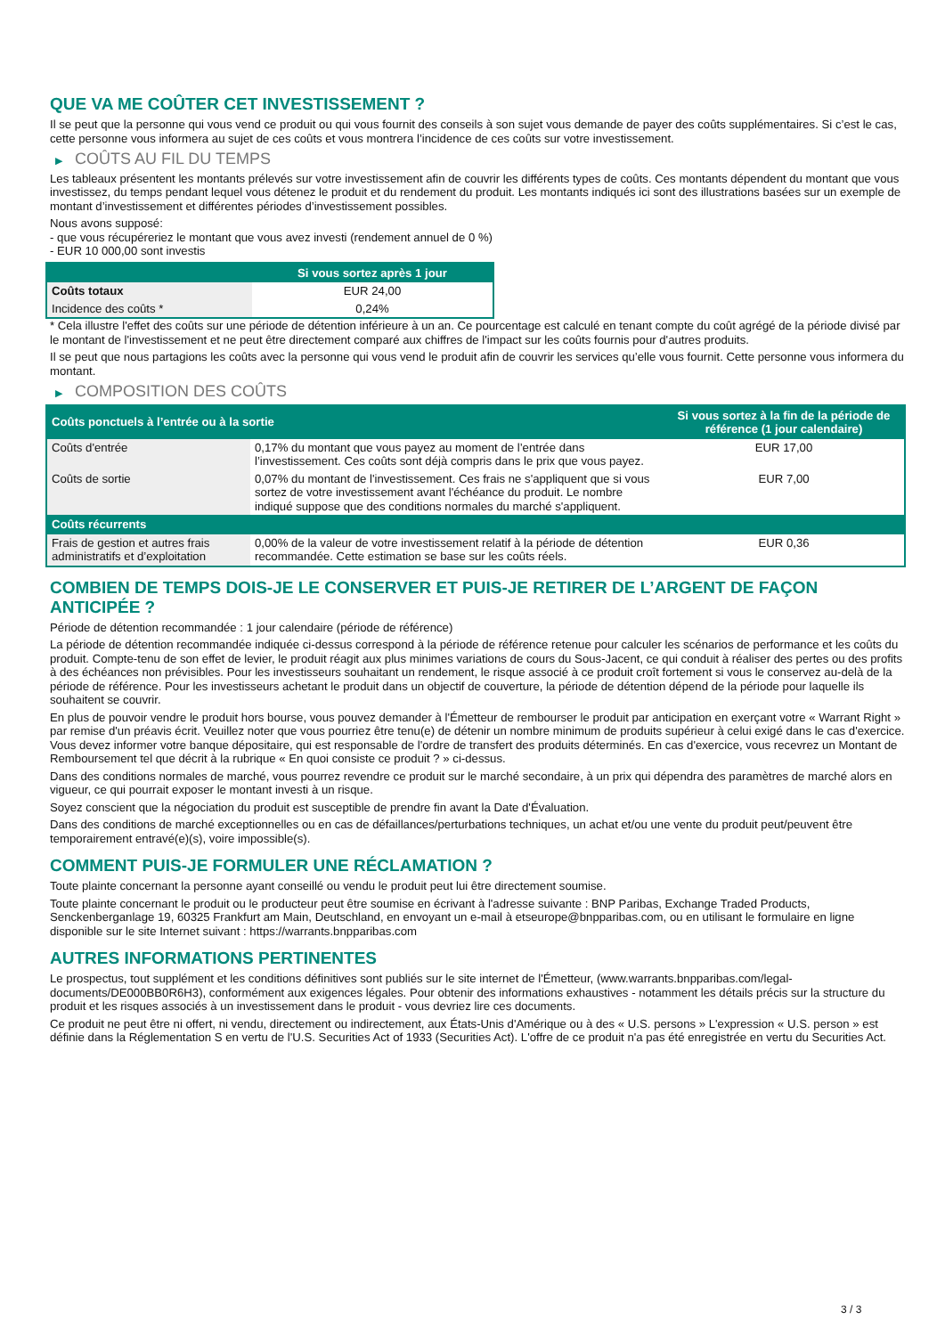QUE VA ME COÛTER CET INVESTISSEMENT ?
Il se peut que la personne qui vous vend ce produit ou qui vous fournit des conseils à son sujet vous demande de payer des coûts supplémentaires. Si c’est le cas, cette personne vous informera au sujet de ces coûts et vous montrera l’incidence de ces coûts sur votre investissement.
▶ COÛTS AU FIL DU TEMPS
Les tableaux présentent les montants prélevés sur votre investissement afin de couvrir les différents types de coûts. Ces montants dépendent du montant que vous investissez, du temps pendant lequel vous détenez le produit et du rendement du produit. Les montants indiqués ici sont des illustrations basées sur un exemple de montant d’investissement et différentes périodes d’investissement possibles.
Nous avons supposé:
- que vous récupéreriez le montant que vous avez investi (rendement annuel de 0 %)
- EUR 10 000,00 sont investis
| | Si vous sortez après 1 jour |
| --- | --- |
| Coûts totaux | EUR 24,00 |
| Incidence des coûts * | 0,24% |
* Cela illustre l'effet des coûts sur une période de détention inférieure à un an. Ce pourcentage est calculé en tenant compte du coût agrégé de la période divisé par le montant de l'investissement et ne peut être directement comparé aux chiffres de l'impact sur les coûts fournis pour d'autres produits.
Il se peut que nous partagions les coûts avec la personne qui vous vend le produit afin de couvrir les services qu’elle vous fournit. Cette personne vous informera du montant.
▶ COMPOSITION DES COÛTS
| Coûts ponctuels à l’entrée ou à la sortie | | Si vous sortez à la fin de la période de référence (1 jour calendaire) |
| --- | --- | --- |
| Coûts d'entrée | 0,17% du montant que vous payez au moment de l’entrée dans l’investissement. Ces coûts sont déjà compris dans le prix que vous payez. | EUR 17,00 |
| Coûts de sortie | 0,07% du montant de l'investissement. Ces frais ne s'appliquent que si vous sortez de votre investissement avant l'échéance du produit. Le nombre indiqué suppose que des conditions normales du marché s'appliquent. | EUR 7,00 |
| Coûts récurrents | | |
| Frais de gestion et autres frais administratifs et d’exploitation | 0,00% de la valeur de votre investissement relatif à la période de détention recommandée. Cette estimation se base sur les coûts réels. | EUR 0,36 |
COMBIEN DE TEMPS DOIS-JE LE CONSERVER ET PUIS-JE RETIRER DE L’ARGENT DE FAÇON ANTICIPÉE ?
Période de détention recommandée : 1 jour calendaire (période de référence)
La période de détention recommandée indiquée ci-dessus correspond à la période de référence retenue pour calculer les scénarios de performance et les coûts du produit. Compte-tenu de son effet de levier, le produit réagit aux plus minimes variations de cours du Sous-Jacent, ce qui conduit à réaliser des pertes ou des profits à des échéances non prévisibles. Pour les investisseurs souhaitant un rendement, le risque associé à ce produit croît fortement si vous le conservez au-delà de la période de référence. Pour les investisseurs achetant le produit dans un objectif de couverture, la période de détention dépend de la période pour laquelle ils souhaitent se couvrir.
En plus de pouvoir vendre le produit hors bourse, vous pouvez demander à l'Émetteur de rembourser le produit par anticipation en exerçant votre « Warrant Right » par remise d'un préavis écrit. Veuillez noter que vous pourriez être tenu(e) de détenir un nombre minimum de produits supérieur à celui exigé dans le cas d'exercice. Vous devez informer votre banque dépositaire, qui est responsable de l'ordre de transfert des produits déterminés. En cas d'exercice, vous recevrez un Montant de Remboursement tel que décrit à la rubrique « En quoi consiste ce produit ? » ci-dessus.
Dans des conditions normales de marché, vous pourrez revendre ce produit sur le marché secondaire, à un prix qui dépendra des paramètres de marché alors en vigueur, ce qui pourrait exposer le montant investi à un risque.
Soyez conscient que la négociation du produit est susceptible de prendre fin avant la Date d'Évaluation.
Dans des conditions de marché exceptionnelles ou en cas de défaillances/perturbations techniques, un achat et/ou une vente du produit peut/peuvent être temporairement entravé(e)(s), voire impossible(s).
COMMENT PUIS-JE FORMULER UNE RÉCLAMATION ?
Toute plainte concernant la personne ayant conseillé ou vendu le produit peut lui être directement soumise.
Toute plainte concernant le produit ou le producteur peut être soumise en écrivant à l'adresse suivante : BNP Paribas, Exchange Traded Products, Senckenberganlage 19, 60325 Frankfurt am Main, Deutschland, en envoyant un e-mail à etseurope@bnpparibas.com, ou en utilisant le formulaire en ligne disponible sur le site Internet suivant : https://warrants.bnpparibas.com
AUTRES INFORMATIONS PERTINENTES
Le prospectus, tout supplément et les conditions définitives sont publiés sur le site internet de l'Émetteur, (www.warrants.bnpparibas.com/legal-documents/DE000BB0R6H3), conformément aux exigences légales. Pour obtenir des informations exhaustives - notamment les détails précis sur la structure du produit et les risques associés à un investissement dans le produit - vous devriez lire ces documents.
Ce produit ne peut être ni offert, ni vendu, directement ou indirectement, aux États-Unis d'Amérique ou à des « U.S. persons » L'expression « U.S. person » est définie dans la Réglementation S en vertu de l'U.S. Securities Act of 1933 (Securities Act). L'offre de ce produit n'a pas été enregistrée en vertu du Securities Act.
3 / 3